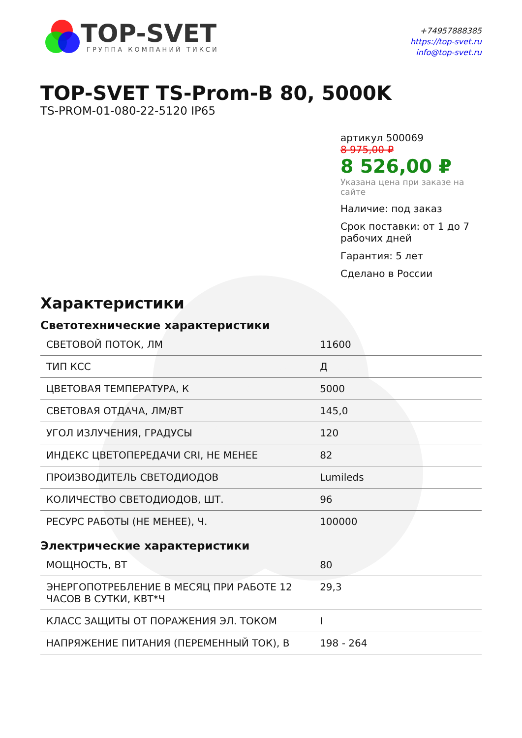TOP-SVET
ГРУППА КОМПАНИЙ ТИКСИ
+74957888385
https://top-svet.ru
info@top-svet.ru
TOP-SVET TS-Prom-B 80, 5000K
TS-PROM-01-080-22-5120 IP65
артикул 500069
8 975,00 ₽
8 526,00 ₽
Указана цена при заказе на сайте
Наличие: под заказ
Срок поставки: от 1 до 7 рабочих дней
Гарантия: 5 лет
Сделано в России
Характеристики
Светотехнические характеристики
| СВЕТОВОЙ ПОТОК, ЛМ | 11600 |
| ТИП КСС | Д |
| ЦВЕТОВАЯ ТЕМПЕРАТУРА, К | 5000 |
| СВЕТОВАЯ ОТДАЧА, ЛМ/ВТ | 145,0 |
| УГОЛ ИЗЛУЧЕНИЯ, ГРАДУСЫ | 120 |
| ИНДЕКС ЦВЕТОПЕРЕДАЧИ CRI, НЕ МЕНЕЕ | 82 |
| ПРОИЗВОДИТЕЛЬ СВЕТОДИОДОВ | Lumileds |
| КОЛИЧЕСТВО СВЕТОДИОДОВ, ШТ. | 96 |
| РЕСУРС РАБОТЫ (НЕ МЕНЕЕ), Ч. | 100000 |
Электрические характеристики
| МОЩНОСТЬ, ВТ | 80 |
| ЭНЕРГОПОТРЕБЛЕНИЕ В МЕСЯЦ ПРИ РАБОТЕ 12 ЧАСОВ В СУТКИ, КВТ*Ч | 29,3 |
| КЛАСС ЗАЩИТЫ ОТ ПОРАЖЕНИЯ ЭЛ. ТОКОМ | I |
| НАПРЯЖЕНИЕ ПИТАНИЯ (ПЕРЕМЕННЫЙ ТОК), В | 198 - 264 |